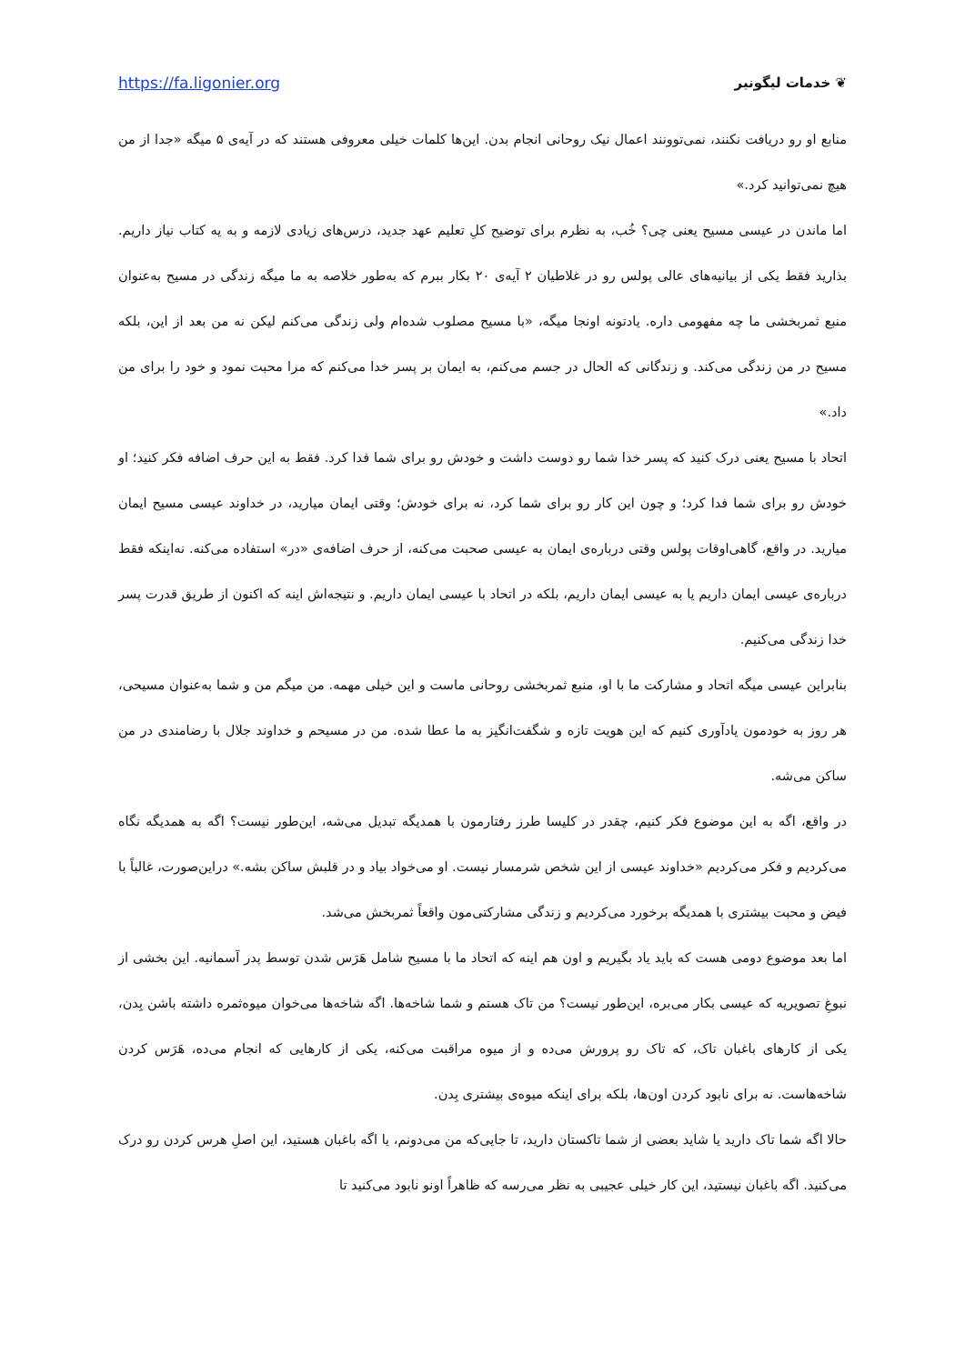https://fa.ligonier.org ❦ خدمات لیگونیر
منابع او رو دریافت نکنند، نمی‌توونند اعمال نیک روحانی انجام بدن. این‌ها کلمات خیلی معروفی هستند که در آیه‌ی ۵ میگه «جدا از من هیچ نمی‌توانید کرد.»
اما ماندن در عیسی مسیح یعنی چی؟ خُب، به نظرم برای توضیح کلِ تعلیم عهد جدید، درس‌های زیادی لازمه و به یه کتاب نیاز داریم. بذارید فقط یکی از بیانیه‌های عالی پولس رو در غلاطیان ۲ آیه‌ی ۲۰ بکار ببرم که به‌طور خلاصه به ما میگه زندگی در مسیح به‌عنوان منبع ثمربخشی ما چه مفهومی داره. یادتونه اونجا میگه، «با مسیح مصلوب شده‌ام ولی زندگی می‌کنم لیکن نه من بعد از این، بلکه مسیح در من زندگی می‌کند. و زندگانی که الحال در جسم می‌کنم، به ایمان بر پسر خدا می‌کنم که مرا محبت نمود و خود را برای من داد.»
اتحاد با مسیح یعنی درک کنید که پسر خدا شما رو دوست داشت و خودش رو برای شما فدا کرد. فقط به این حرف اضافه فکر کنید؛ او خودش رو برای شما فدا کرد؛ و چون این کار رو برای شما کرد، نه برای خودش؛ وقتی ایمان میارید، در خداوند عیسی مسیح ایمان میارید. در واقع، گاهی‌اوقات پولس وقتی درباره‌ی ایمان به عیسی صحبت می‌کنه، از حرف اضافه‌ی «در» استفاده می‌کنه. نه‌اینکه فقط درباره‌ی عیسی ایمان داریم یا به عیسی ایمان داریم، بلکه در اتحاد با عیسی ایمان داریم. و نتیجه‌اش اینه که اکنون از طریق قدرت پسر خدا زندگی می‌کنیم.
بنابراین عیسی میگه اتحاد و مشارکت ما با او، منبع ثمربخشی روحانی ماست و این خیلی مهمه. من میگم من و شما به‌عنوان مسیحی، هر روز به خودمون یادآوری کنیم که این هویت تازه و شگفت‌انگیز به ما عطا شده. من در مسیحم و خداوند جلال با رضامندی در من ساکن می‌شه.
در واقع، اگه به این موضوع فکر کنیم، چقدر در کلیسا طرز رفتارمون با همدیگه تبدیل می‌شه، این‌طور نیست؟ اگه به همدیگه نگاه می‌کردیم و فکر می‌کردیم «خداوند عیسی از این شخص شرمسار نیست. او می‌خواد بیاد و در قلبش ساکن بشه.» دراین‌صورت، غالباً با فیض و محبت بیشتری با همدیگه برخورد می‌کردیم و زندگی مشارکتی‌مون واقعاً ثمربخش می‌شد.
اما بعد موضوع دومی هست که باید یاد بگیریم و اون هم اینه که اتحاد ما با مسیح شامل هَرَس شدن توسط پدر آسمانیه. این بخشی از نبوغِ تصویریه که عیسی بکار می‌بره، این‌طور نیست؟ من تاک هستم و شما شاخه‌ها. اگه شاخه‌ها می‌خوان میوه‌ثمره داشته باشن بِدن، یکی از کارهای باغبان تاک، که تاک رو پرورش می‌ده و از میوه مراقبت می‌کنه، یکی از کارهایی که انجام می‌ده، هَرَس کردن شاخه‌هاست. نه برای نابود کردن اون‌ها، بلکه برای اینکه میوه‌ی بیشتری بِدن.
حالا اگه شما تاک دارید یا شاید بعضی از شما تاکستان دارید، تا جایی‌که من می‌دونم، یا اگه باغبان هستید، این اصلِ هرس کردن رو درک می‌کنید. اگه باغبان نیستید، این کار خیلی عجیبی به نظر می‌رسه که ظاهراً اونو نابود می‌کنید تا